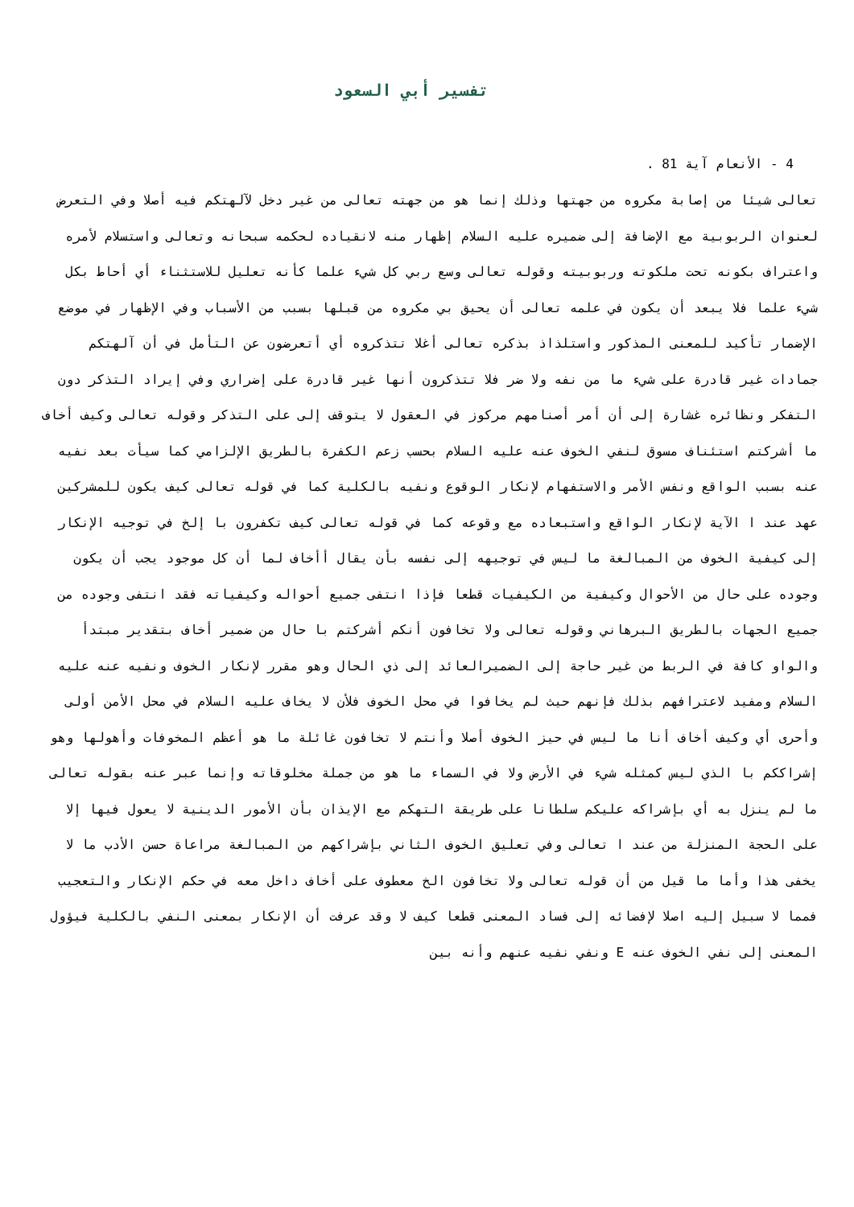تفسير أبي السعود
4 - الأنعام آية 81 .
تعالى شيئا من إصابة مكروه من جهتها وذلك إنما هو من جهته تعالى من غير دخل لآلهتكم فيه أصلا وفي التعرض لعنوان الربوبية مع الإضافة إلى ضميره عليه السلام إظهار منه لانقياده لحكمه سبحانه وتعالى واستسلام لأمره واعتراف بكونه تحت ملكوته وربوبيته وقوله تعالى وسع ربي كل شيء علما كأنه تعليل للاستثناء أي أحاط بكل شيء علما فلا يبعد أن يكون في علمه تعالى أن يحيق بي مكروه من قبلها بسبب من الأسباب وفي الإظهار في موضع الإضمار تأكيد للمعنى المذكور واستلذاذ بذكره تعالى أغلا تتذكروه أي أتعرضون عن التأمل في أن آلهتكم جمادات غير قادرة على شيء ما من نفه ولا ضر فلا تتذكرون أنها غير قادرة على إضراري وفي إيراد التذكر دون التفكر ونظائره غشارة إلى أن أمر أصنامهم مركوز في العقول لا يتوقف إلى على التذكر وقوله تعالى وكيف أخاف ما أشركتم استئناف مسوق لنفي الخوف عنه عليه السلام بحسب زعم الكفرة بالطريق الإلزامي كما سيأت بعد نفيه عنه بسبب الواقع ونفس الأمر والاستفهام لإنكار الوقوع ونفيه بالكلية كما في قوله تعالى كيف يكون للمشركين عهد عند ا الآية لإنكار الواقع واستبعاده مع وقوعه كما في قوله تعالى كيف تكفرون با إلخ في توجيه الإنكار إلى كيفية الخوف من المبالغة ما ليس في توجيهه إلى نفسه بأن يقال أأخاف لما أن كل موجود يجب أن يكون وجوده على حال من الأحوال وكيفية من الكيفيات قطعا فإذا انتفى جميع أحواله وكيفياته فقد انتفى وجوده من جميع الجهات بالطريق البرهاني وقوله تعالى ولا تخافون أنكم أشركتم با حال من ضمير أخاف بتقدير مبتدأ والواو كافة في الربط من غير حاجة إلى الضميرالعائد إلى ذي الحال وهو مقرر لإنكار الخوف ونفيه عنه عليه السلام ومفيد لاعترافهم بذلك فإنهم حيث لم يخافوا في محل الخوف فلأن لا يخاف عليه السلام في محل الأمن أولى وأحرى أي وكيف أخاف أنا ما ليس في حيز الخوف أصلا وأنتم لا تخافون غائلة ما هو أعظم المخوفات وأهولها وهو إشراككم با الذي ليس كمثله شيء في الأرض ولا في السماء ما هو من جملة مخلوقاته وإنما عبر عنه بقوله تعالى ما لم ينزل به أي بإشراكه عليكم سلطانا على طريقة التهكم مع الإيذان بأن الأمور الدينية لا يعول فيها إلا على الحجة المنزلة من عند ا تعالى وفي تعليق الخوف الثاني بإشراكهم من المبالغة مراعاة حسن الأدب ما لا يخفى هذا وأما ما قيل من أن قوله تعالى ولا تخافون الخ معطوف على أخاف داخل معه في حكم الإنكار والتعجيب فمما لا سبيل إليه اصلا لإفضائه إلى فساد المعنى قطعا كيف لا وقد عرفت أن الإنكار بمعنى النفي بالكلية فيؤول المعنى إلى نفي الخوف عنه E ونفي نفيه عنهم وأنه بين